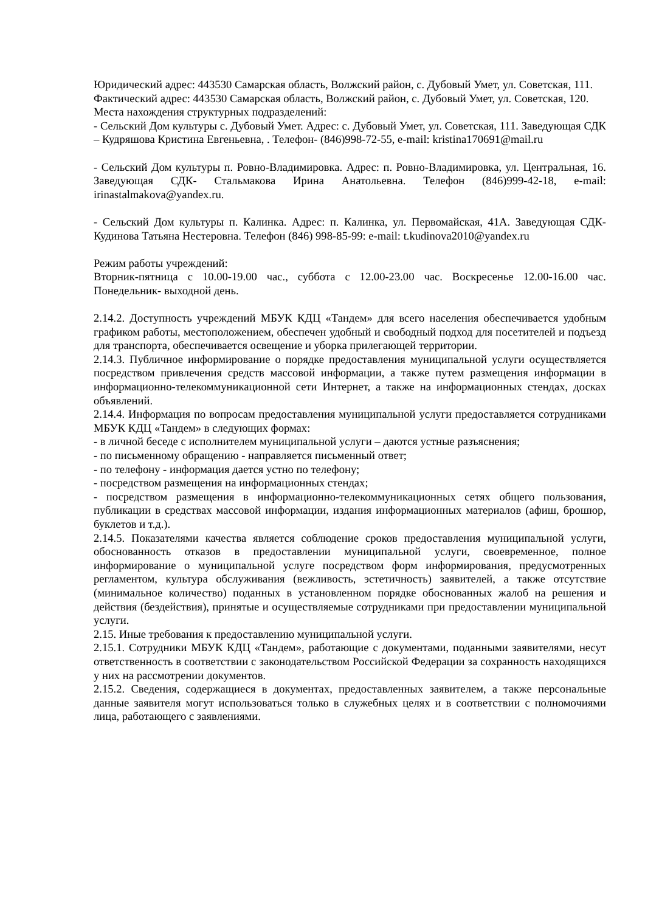Юридический адрес: 443530 Самарская область, Волжский район, с. Дубовый Умет, ул. Советская, 111.
Фактический адрес: 443530 Самарская область, Волжский район, с. Дубовый Умет, ул. Советская, 120.
Места нахождения структурных подразделений:
- Сельский Дом культуры с. Дубовый Умет. Адрес: с. Дубовый Умет, ул. Советская, 111. Заведующая СДК – Кудряшова Кристина Евгеньевна, . Телефон- (846)998-72-55, e-mail: kristina170691@mail.ru
- Сельский Дом культуры п. Ровно-Владимировка. Адрес: п. Ровно-Владимировка, ул. Центральная, 16. Заведующая СДК- Стальмакова Ирина Анатольевна. Телефон (846)999-42-18, e-mail: irinastalmakova@yandex.ru.
- Сельский Дом культуры п. Калинка. Адрес: п. Калинка, ул. Первомайская, 41А. Заведующая СДК- Кудинова Татьяна Нестеровна. Телефон (846) 998-85-99: e-mail: t.kudinova2010@yandex.ru
Режим работы учреждений:
Вторник-пятница с 10.00-19.00 час., суббота с 12.00-23.00 час. Воскресенье 12.00-16.00 час. Понедельник- выходной день.
2.14.2. Доступность учреждений МБУК КДЦ «Тандем» для всего населения обеспечивается удобным графиком работы, местоположением, обеспечен удобный и свободный подход для посетителей и подъезд для транспорта, обеспечивается освещение и уборка прилегающей территории.
2.14.3. Публичное информирование о порядке предоставления муниципальной услуги осуществляется посредством привлечения средств массовой информации, а также путем размещения информации в информационно-телекоммуникационной сети Интернет, а также на информационных стендах, досках объявлений.
2.14.4. Информация по вопросам предоставления муниципальной услуги предоставляется сотрудниками МБУК КДЦ «Тандем» в следующих формах:
- в личной беседе с исполнителем муниципальной услуги – даются устные разъяснения;
- по письменному обращению - направляется письменный ответ;
- по телефону - информация дается устно по телефону;
- посредством размещения на информационных стендах;
- посредством размещения в информационно-телекоммуникационных сетях общего пользования, публикации в средствах массовой информации, издания информационных материалов (афиш, брошюр, буклетов и т.д.).
2.14.5. Показателями качества является соблюдение сроков предоставления муниципальной услуги, обоснованность отказов в предоставлении муниципальной услуги, своевременное, полное информирование о муниципальной услуге посредством форм информирования, предусмотренных регламентом, культура обслуживания (вежливость, эстетичность) заявителей, а также отсутствие (минимальное количество) поданных в установленном порядке обоснованных жалоб на решения и действия (бездействия), принятые и осуществляемые сотрудниками при предоставлении муниципальной услуги.
2.15. Иные требования к предоставлению муниципальной услуги.
2.15.1. Сотрудники МБУК КДЦ «Тандем», работающие с документами, поданными заявителями, несут ответственность в соответствии с законодательством Российской Федерации за сохранность находящихся у них на рассмотрении документов.
2.15.2. Сведения, содержащиеся в документах, предоставленных заявителем, а также персональные данные заявителя могут использоваться только в служебных целях и в соответствии с полномочиями лица, работающего с заявлениями.